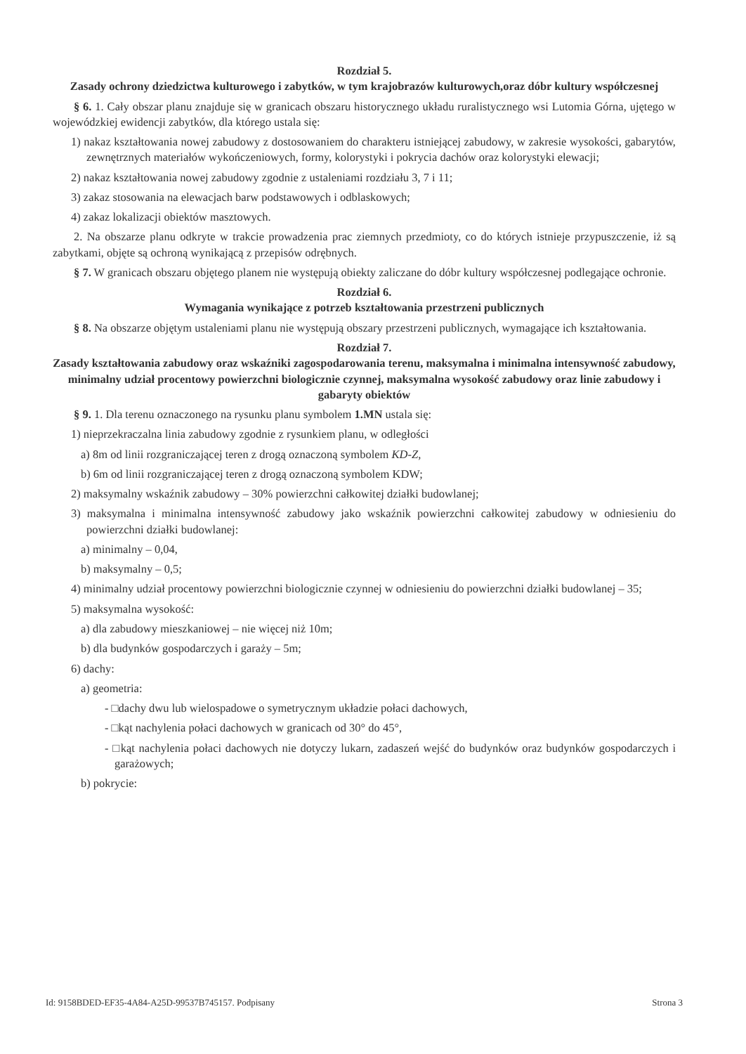Rozdział 5.
Zasady ochrony dziedzictwa kulturowego i zabytków, w tym krajobrazów kulturowych,oraz dóbr kultury współczesnej
§ 6. 1. Cały obszar planu znajduje się w granicach obszaru historycznego układu ruralistycznego wsi Lutomia Górna, ujętego w wojewódzkiej ewidencji zabytków, dla którego ustala się:
1) nakaz kształtowania nowej zabudowy z dostosowaniem do charakteru istniejącej zabudowy, w zakresie wysokości, gabarytów, zewnętrznych materiałów wykończeniowych, formy, kolorystyki i pokrycia dachów oraz kolorystyki elewacji;
2) nakaz kształtowania nowej zabudowy zgodnie z ustaleniami rozdziału 3, 7 i 11;
3) zakaz stosowania na elewacjach barw podstawowych i odblaskowych;
4) zakaz lokalizacji obiektów masztowych.
2. Na obszarze planu odkryte w trakcie prowadzenia prac ziemnych przedmioty, co do których istnieje przypuszczenie, iż są zabytkami, objęte są ochroną wynikającą z przepisów odrębnych.
§ 7. W granicach obszaru objętego planem nie występują obiekty zaliczane do dóbr kultury współczesnej podlegające ochronie.
Rozdział 6.
Wymagania wynikające z potrzeb kształtowania przestrzeni publicznych
§ 8. Na obszarze objętym ustaleniami planu nie występują obszary przestrzeni publicznych, wymagające ich kształtowania.
Rozdział 7.
Zasady kształtowania zabudowy oraz wskaźniki zagospodarowania terenu, maksymalna i minimalna intensywność zabudowy, minimalny udział procentowy powierzchni biologicznie czynnej, maksymalna wysokość zabudowy oraz linie zabudowy i gabaryty obiektów
§ 9. 1. Dla terenu oznaczonego na rysunku planu symbolem 1.MN ustala się:
1) nieprzekraczalna linia zabudowy zgodnie z rysunkiem planu, w odległości
a) 8m od linii rozgraniczającej teren z drogą oznaczoną symbolem KD-Z,
b) 6m od linii rozgraniczającej teren z drogą oznaczoną symbolem KDW;
2) maksymalny wskaźnik zabudowy – 30% powierzchni całkowitej działki budowlanej;
3) maksymalna i minimalna intensywność zabudowy jako wskaźnik powierzchni całkowitej zabudowy w odniesieniu do powierzchni działki budowlanej:
a) minimalny – 0,04,
b) maksymalny – 0,5;
4) minimalny udział procentowy powierzchni biologicznie czynnej w odniesieniu do powierzchni działki budowlanej – 35;
5) maksymalna wysokość:
a) dla zabudowy mieszkaniowej – nie więcej niż 10m;
b) dla budynków gospodarczych i garaży – 5m;
6) dachy:
a) geometria:
- □dachy dwu lub wielospadowe o symetrycznym układzie połaci dachowych,
- □kąt nachylenia połaci dachowych w granicach od 30° do 45°,
- □kąt nachylenia połaci dachowych nie dotyczy lukarn, zadaszeń wejść do budynków oraz budynków gospodarczych i garażowych;
b) pokrycie:
Id: 9158BDED-EF35-4A84-A25D-99537B745157. Podpisany Strona 3